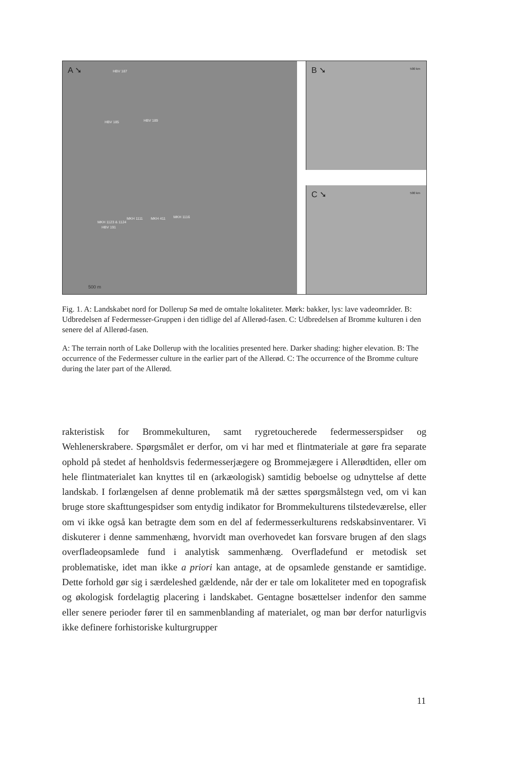A ➘ HBV 187
HBV 185 HBV 189
MKH 1111 MKH 411 MKH 1116
MKH 1123 & 1124
HBV 191
500 m
B ➘ 500 km
C ➘ 500 km
Fig. 1. A: Landskabet nord for Dollerup Sø med de omtalte lokaliteter. Mørk: bakker, lys: lave vadeområder. B: Udbredelsen af Federmesser-Gruppen i den tidlige del af Allerød-fasen. C: Udbredelsen af Bromme kulturen i den senere del af Allerød-fasen.
A: The terrain north of Lake Dollerup with the localities presented here. Darker shading: higher elevation. B: The occurrence of the Federmesser culture in the earlier part of the Allerød. C: The occurrence of the Bromme culture during the later part of the Allerød.
rakteristisk for Brommekulturen, samt rygretoucherede federmesserspidser og Wehlenerskrabere. Spørgsmålet er derfor, om vi har med et flintmateriale at gøre fra separate ophold på stedet af henholdsvis federmesserjægere og Brommejægere i Allerødtiden, eller om hele flintmaterialet kan knyttes til en (arkæologisk) samtidig beboelse og udnyttelse af dette landskab. I forlængelsen af denne problematik må der sættes spørgsmålstegn ved, om vi kan bruge store skafttungespidser som entydig indikator for Brommekulturens tilstedeværelse, eller om vi ikke også kan betragte dem som en del af federmesserkulturens redskabsinventarer. Vi diskuterer i denne sammenhæng, hvorvidt man overhovedet kan forsvare brugen af den slags overfladeopsamlede fund i analytisk sammenhæng. Overfladefund er metodisk set problematiske, idet man ikke a priori kan antage, at de opsamlede genstande er samtidige. Dette forhold gør sig i særdeleshed gældende, når der er tale om lokaliteter med en topografisk og økologisk fordelagtig placering i landskabet. Gentagne bosættelser indenfor den samme eller senere perioder fører til en sammenblanding af materialet, og man bør derfor naturligvis ikke definere forhistoriske kulturgrupper
11